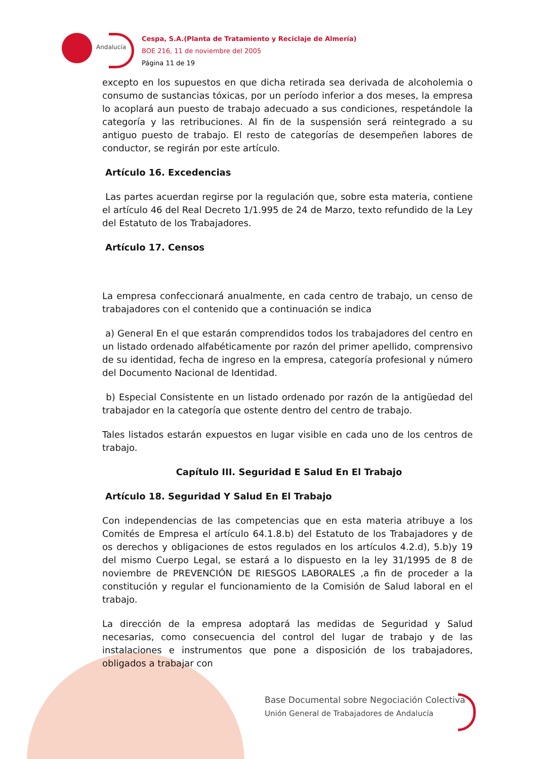Andalucía
Cespa, S.A.(Planta de Tratamiento y Reciclaje de Almería)
BOE 216, 11 de noviembre del 2005
Página 11 de 19
excepto en los supuestos en que dicha retirada sea derivada de alcoholemia o consumo de sustancias tóxicas, por un período inferior a dos meses, la empresa lo acoplará aun puesto de trabajo adecuado a sus condiciones, respetándole la categoría y las retribuciones. Al fin de la suspensión será reintegrado a su antiguo puesto de trabajo. El resto de categorías de desempeñen labores de conductor, se regirán por este artículo.
Artículo 16. Excedencias
Las partes acuerdan regirse por la regulación que, sobre esta materia, contiene el artículo 46 del Real Decreto 1/1.995 de 24 de Marzo, texto refundido de la Ley del Estatuto de los Trabajadores.
Artículo 17. Censos
La empresa confeccionará anualmente, en cada centro de trabajo, un censo de trabajadores con el contenido que a continuación se indica
a) General En el que estarán comprendidos todos los trabajadores del centro en un listado ordenado alfabéticamente por razón del primer apellido, comprensivo de su identidad, fecha de ingreso en la empresa, categoría profesional y número del Documento Nacional de Identidad.
b) Especial Consistente en un listado ordenado por razón de la antigüedad del trabajador en la categoría que ostente dentro del centro de trabajo.
Tales listados estarán expuestos en lugar visible en cada uno de los centros de trabajo.
Capítulo III. Seguridad E Salud En El Trabajo
Artículo 18. Seguridad Y Salud En El Trabajo
Con independencias de las competencias que en esta materia atribuye a los Comités de Empresa el artículo 64.1.8.b) del Estatuto de los Trabajadores y de os derechos y obligaciones de estos regulados en los artículos 4.2.d), 5.b)y 19 del mismo Cuerpo Legal, se estará a lo dispuesto en la ley 31/1995 de 8 de noviembre de PREVENCIÓN DE RIESGOS LABORALES ,a fin de proceder a la constitución y regular el funcionamiento de la Comisión de Salud laboral en el trabajo.
La dirección de la empresa adoptará las medidas de Seguridad y Salud necesarias, como consecuencia del control del lugar de trabajo y de las instalaciones e instrumentos que pone a disposición de los trabajadores, obligados a trabajar con
Base Documental sobre Negociación Colectiva
Unión General de Trabajadores de Andalucía